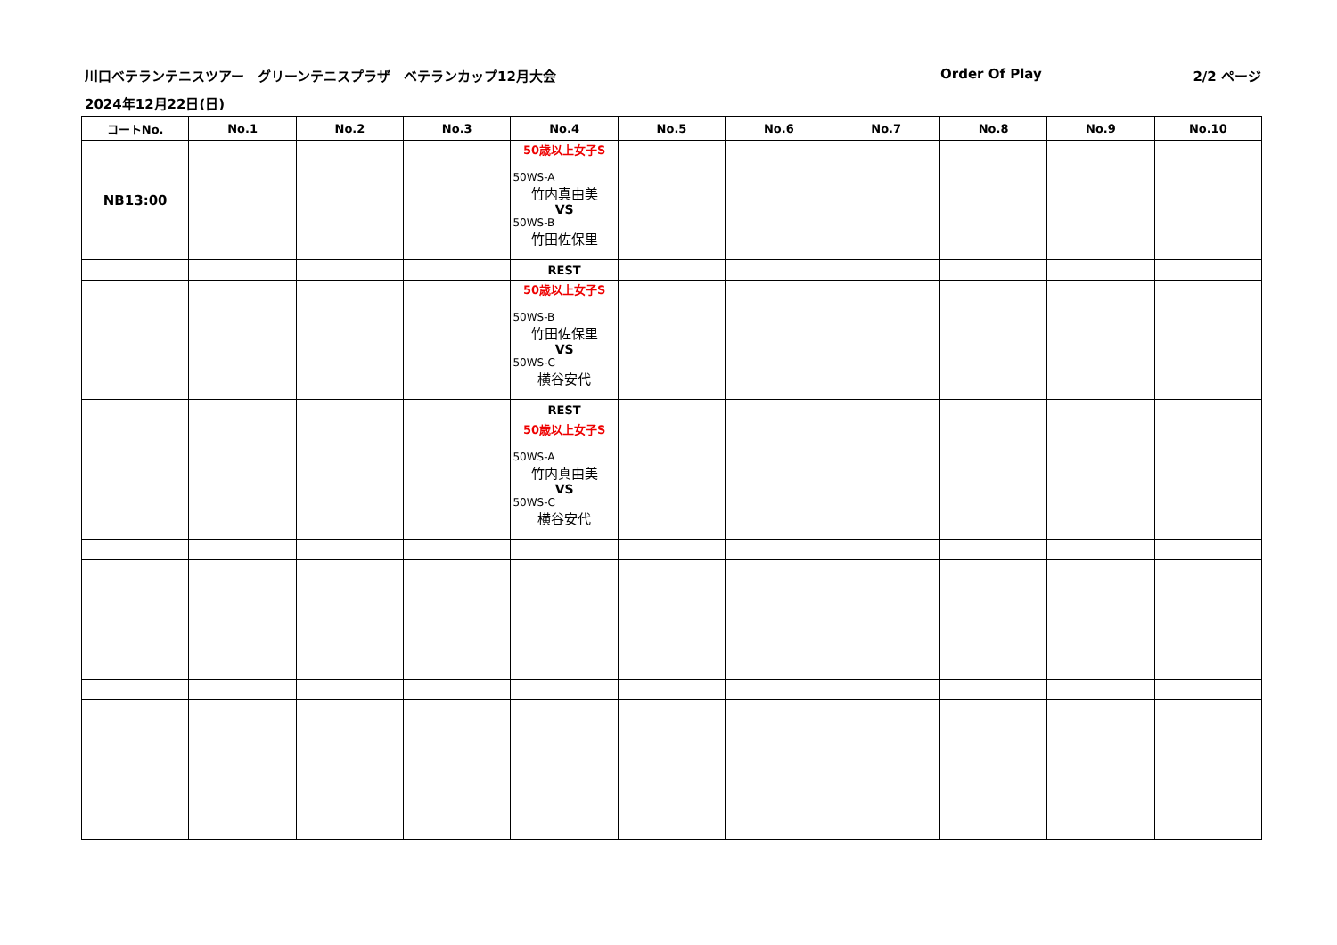川口ベテランテニスツアー　グリーンテニスプラザ　ベテランカップ12月大会
Order Of Play 2/2 ページ
2024年12月22日(日)
| コートNo. | No.1 | No.2 | No.3 | No.4 | No.5 | No.6 | No.7 | No.8 | No.9 | No.10 |
| --- | --- | --- | --- | --- | --- | --- | --- | --- | --- | --- |
| NB13:00 | | | | 50歳以上女子S 50WS-A 竹内真由美 VS 50WS-B 竹田佐保里 | | | | | | |
| | | | | REST | | | | | | |
| | | | | 50歳以上女子S 50WS-B 竹田佐保里 VS 50WS-C 横谷安代 | | | | | | |
| | | | | REST | | | | | | |
| | | | | 50歳以上女子S 50WS-A 竹内真由美 VS 50WS-C 横谷安代 | | | | | | |